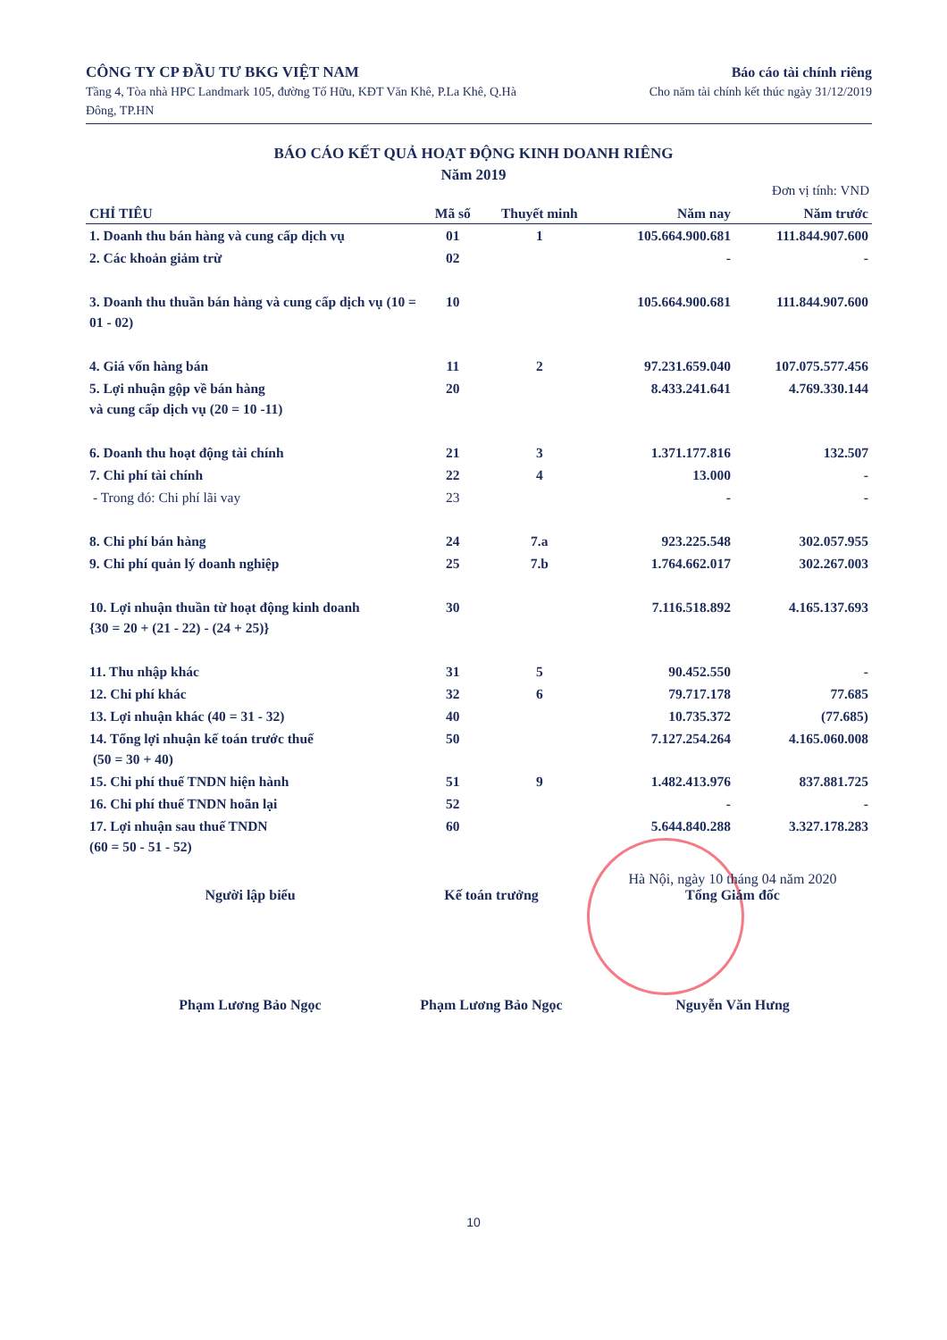CÔNG TY CP ĐẦU TƯ BKG VIỆT NAM
Tầng 4, Tòa nhà HPC Landmark 105, đường Tố Hữu, KĐT Văn Khê, P.La Khê, Q.Hà Đông, TP.HN
Báo cáo tài chính riêng
Cho năm tài chính kết thúc ngày 31/12/2019
BÁO CÁO KẾT QUẢ HOẠT ĐỘNG KINH DOANH RIÊNG
Năm 2019
Đơn vị tính: VND
| CHỈ TIÊU | Mã số | Thuyết minh | Năm nay | Năm trước |
| --- | --- | --- | --- | --- |
| 1. Doanh thu bán hàng và cung cấp dịch vụ | 01 | 1 | 105.664.900.681 | 111.844.907.600 |
| 2. Các khoản giảm trừ | 02 | | - | - |
| 3. Doanh thu thuần bán hàng và cung cấp dịch vụ (10 = 01 - 02) | 10 | | 105.664.900.681 | 111.844.907.600 |
| 4. Giá vốn hàng bán | 11 | 2 | 97.231.659.040 | 107.075.577.456 |
| 5. Lợi nhuận gộp về bán hàng và cung cấp dịch vụ (20 = 10 -11) | 20 | | 8.433.241.641 | 4.769.330.144 |
| 6. Doanh thu hoạt động tài chính | 21 | 3 | 1.371.177.816 | 132.507 |
| 7. Chi phí tài chính | 22 | 4 | 13.000 | - |
| - Trong đó: Chi phí lãi vay | 23 | | - | - |
| 8. Chi phí bán hàng | 24 | 7.a | 923.225.548 | 302.057.955 |
| 9. Chi phí quản lý doanh nghiệp | 25 | 7.b | 1.764.662.017 | 302.267.003 |
| 10. Lợi nhuận thuần từ hoạt động kinh doanh {30 = 20 + (21 - 22) - (24 + 25)} | 30 | | 7.116.518.892 | 4.165.137.693 |
| 11. Thu nhập khác | 31 | 5 | 90.452.550 | - |
| 12. Chi phí khác | 32 | 6 | 79.717.178 | 77.685 |
| 13. Lợi nhuận khác (40 = 31 - 32) | 40 | | 10.735.372 | (77.685) |
| 14. Tổng lợi nhuận kế toán trước thuế (50 = 30 + 40) | 50 | | 7.127.254.264 | 4.165.060.008 |
| 15. Chi phí thuế TNDN hiện hành | 51 | 9 | 1.482.413.976 | 837.881.725 |
| 16. Chi phí thuế TNDN hoãn lại | 52 | | - | - |
| 17. Lợi nhuận sau thuế TNDN (60 = 50 - 51 - 52) | 60 | | 5.644.840.288 | 3.327.178.283 |
Người lập biểu
Phạm Lương Bảo Ngọc
Kế toán trưởng
Phạm Lương Bảo Ngọc
Hà Nội, ngày 10 tháng 04 năm 2020
Tổng Giám đốc
Nguyễn Văn Hưng
10